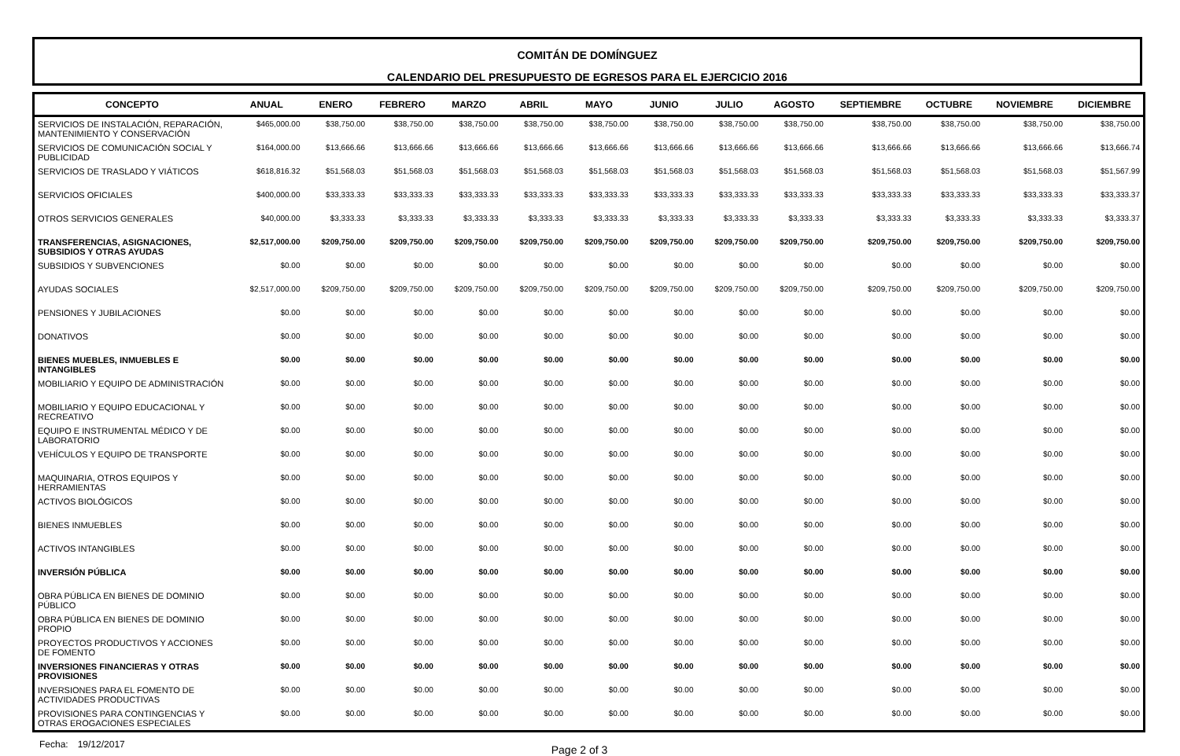COMITÁN DE DOMÍNGUEZ
CALENDARIO DEL PRESUPUESTO DE EGRESOS PARA EL EJERCICIO 2016
| CONCEPTO | ANUAL | ENERO | FEBRERO | MARZO | ABRIL | MAYO | JUNIO | JULIO | AGOSTO | SEPTIEMBRE | OCTUBRE | NOVIEMBRE | DICIEMBRE |
| --- | --- | --- | --- | --- | --- | --- | --- | --- | --- | --- | --- | --- | --- |
| SERVICIOS DE INSTALACIÓN, REPARACIÓN, MANTENIMIENTO Y CONSERVACIÓN | $465,000.00 | $38,750.00 | $38,750.00 | $38,750.00 | $38,750.00 | $38,750.00 | $38,750.00 | $38,750.00 | $38,750.00 | $38,750.00 | $38,750.00 | $38,750.00 | $38,750.00 |
| SERVICIOS DE COMUNICACIÓN SOCIAL Y PUBLICIDAD | $164,000.00 | $13,666.66 | $13,666.66 | $13,666.66 | $13,666.66 | $13,666.66 | $13,666.66 | $13,666.66 | $13,666.66 | $13,666.66 | $13,666.66 | $13,666.66 | $13,666.74 |
| SERVICIOS DE TRASLADO Y VIÁTICOS | $618,816.32 | $51,568.03 | $51,568.03 | $51,568.03 | $51,568.03 | $51,568.03 | $51,568.03 | $51,568.03 | $51,568.03 | $51,568.03 | $51,568.03 | $51,568.03 | $51,567.99 |
| SERVICIOS OFICIALES | $400,000.00 | $33,333.33 | $33,333.33 | $33,333.33 | $33,333.33 | $33,333.33 | $33,333.33 | $33,333.33 | $33,333.33 | $33,333.33 | $33,333.33 | $33,333.33 | $33,333.37 |
| OTROS SERVICIOS GENERALES | $40,000.00 | $3,333.33 | $3,333.33 | $3,333.33 | $3,333.33 | $3,333.33 | $3,333.33 | $3,333.33 | $3,333.33 | $3,333.33 | $3,333.33 | $3,333.33 | $3,333.37 |
| TRANSFERENCIAS, ASIGNACIONES, SUBSIDIOS Y OTRAS AYUDAS | $2,517,000.00 | $209,750.00 | $209,750.00 | $209,750.00 | $209,750.00 | $209,750.00 | $209,750.00 | $209,750.00 | $209,750.00 | $209,750.00 | $209,750.00 | $209,750.00 | $209,750.00 |
| SUBSIDIOS Y SUBVENCIONES | $0.00 | $0.00 | $0.00 | $0.00 | $0.00 | $0.00 | $0.00 | $0.00 | $0.00 | $0.00 | $0.00 | $0.00 | $0.00 |
| AYUDAS SOCIALES | $2,517,000.00 | $209,750.00 | $209,750.00 | $209,750.00 | $209,750.00 | $209,750.00 | $209,750.00 | $209,750.00 | $209,750.00 | $209,750.00 | $209,750.00 | $209,750.00 | $209,750.00 |
| PENSIONES Y JUBILACIONES | $0.00 | $0.00 | $0.00 | $0.00 | $0.00 | $0.00 | $0.00 | $0.00 | $0.00 | $0.00 | $0.00 | $0.00 | $0.00 |
| DONATIVOS | $0.00 | $0.00 | $0.00 | $0.00 | $0.00 | $0.00 | $0.00 | $0.00 | $0.00 | $0.00 | $0.00 | $0.00 | $0.00 |
| BIENES MUEBLES, INMUEBLES E INTANGIBLES | $0.00 | $0.00 | $0.00 | $0.00 | $0.00 | $0.00 | $0.00 | $0.00 | $0.00 | $0.00 | $0.00 | $0.00 | $0.00 |
| MOBILIARIO Y EQUIPO DE ADMINISTRACIÓN | $0.00 | $0.00 | $0.00 | $0.00 | $0.00 | $0.00 | $0.00 | $0.00 | $0.00 | $0.00 | $0.00 | $0.00 | $0.00 |
| MOBILIARIO Y EQUIPO EDUCACIONAL Y RECREATIVO | $0.00 | $0.00 | $0.00 | $0.00 | $0.00 | $0.00 | $0.00 | $0.00 | $0.00 | $0.00 | $0.00 | $0.00 | $0.00 |
| EQUIPO E INSTRUMENTAL MÉDICO Y DE LABORATORIO | $0.00 | $0.00 | $0.00 | $0.00 | $0.00 | $0.00 | $0.00 | $0.00 | $0.00 | $0.00 | $0.00 | $0.00 | $0.00 |
| VEHÍCULOS Y EQUIPO DE TRANSPORTE | $0.00 | $0.00 | $0.00 | $0.00 | $0.00 | $0.00 | $0.00 | $0.00 | $0.00 | $0.00 | $0.00 | $0.00 | $0.00 |
| MAQUINARIA, OTROS EQUIPOS Y HERRAMIENTAS | $0.00 | $0.00 | $0.00 | $0.00 | $0.00 | $0.00 | $0.00 | $0.00 | $0.00 | $0.00 | $0.00 | $0.00 | $0.00 |
| ACTIVOS BIOLÓGICOS | $0.00 | $0.00 | $0.00 | $0.00 | $0.00 | $0.00 | $0.00 | $0.00 | $0.00 | $0.00 | $0.00 | $0.00 | $0.00 |
| BIENES INMUEBLES | $0.00 | $0.00 | $0.00 | $0.00 | $0.00 | $0.00 | $0.00 | $0.00 | $0.00 | $0.00 | $0.00 | $0.00 | $0.00 |
| ACTIVOS INTANGIBLES | $0.00 | $0.00 | $0.00 | $0.00 | $0.00 | $0.00 | $0.00 | $0.00 | $0.00 | $0.00 | $0.00 | $0.00 | $0.00 |
| INVERSIÓN PÚBLICA | $0.00 | $0.00 | $0.00 | $0.00 | $0.00 | $0.00 | $0.00 | $0.00 | $0.00 | $0.00 | $0.00 | $0.00 | $0.00 |
| OBRA PÚBLICA EN BIENES DE DOMINIO PÚBLICO | $0.00 | $0.00 | $0.00 | $0.00 | $0.00 | $0.00 | $0.00 | $0.00 | $0.00 | $0.00 | $0.00 | $0.00 | $0.00 |
| OBRA PÚBLICA EN BIENES DE DOMINIO PROPIO | $0.00 | $0.00 | $0.00 | $0.00 | $0.00 | $0.00 | $0.00 | $0.00 | $0.00 | $0.00 | $0.00 | $0.00 | $0.00 |
| PROYECTOS PRODUCTIVOS Y ACCIONES DE FOMENTO | $0.00 | $0.00 | $0.00 | $0.00 | $0.00 | $0.00 | $0.00 | $0.00 | $0.00 | $0.00 | $0.00 | $0.00 | $0.00 |
| INVERSIONES FINANCIERAS Y OTRAS PROVISIONES | $0.00 | $0.00 | $0.00 | $0.00 | $0.00 | $0.00 | $0.00 | $0.00 | $0.00 | $0.00 | $0.00 | $0.00 | $0.00 |
| INVERSIONES PARA EL FOMENTO DE ACTIVIDADES PRODUCTIVAS | $0.00 | $0.00 | $0.00 | $0.00 | $0.00 | $0.00 | $0.00 | $0.00 | $0.00 | $0.00 | $0.00 | $0.00 | $0.00 |
| PROVISIONES PARA CONTINGENCIAS Y OTRAS EROGACIONES ESPECIALES | $0.00 | $0.00 | $0.00 | $0.00 | $0.00 | $0.00 | $0.00 | $0.00 | $0.00 | $0.00 | $0.00 | $0.00 | $0.00 |
Fecha: 19/12/2017 Page 2 of 3